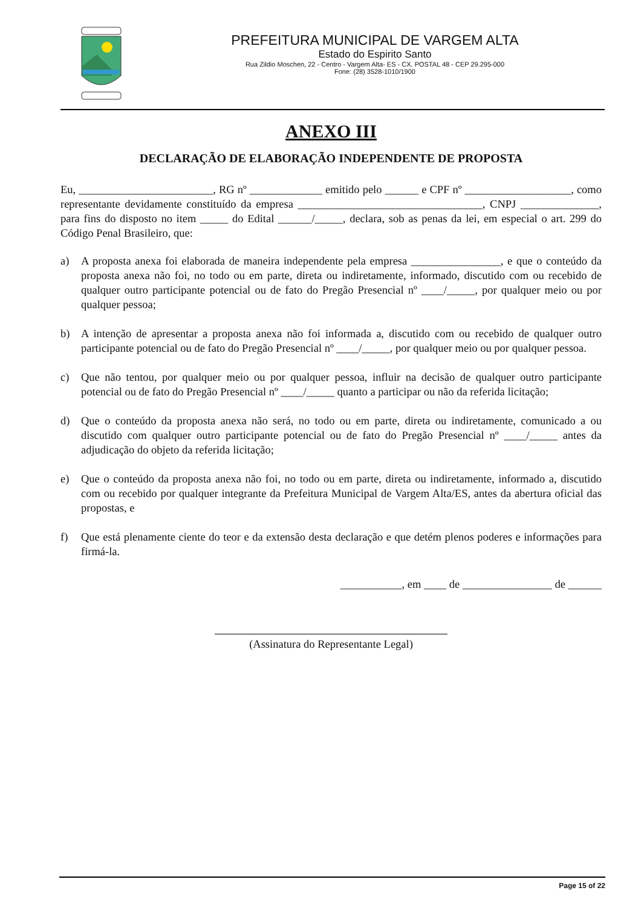PREFEITURA MUNICIPAL DE VARGEM ALTA
Estado do Espirito Santo
Rua Zildio Moschen, 22 - Centro - Vargem Alta- ES - CX. POSTAL 48 - CEP 29.295-000
Fone: (28) 3528-1010/1900
ANEXO III
DECLARAÇÃO DE ELABORAÇÃO INDEPENDENTE DE PROPOSTA
Eu, ________________________, RG nº _____________ emitido pelo ______ e CPF nº ___________________, como representante devidamente constituído da empresa _________________________________, CNPJ ______________, para fins do disposto no item _____ do Edital ______/_____, declara, sob as penas da lei, em especial o art. 299 do Código Penal Brasileiro, que:
a) A proposta anexa foi elaborada de maneira independente pela empresa ________________, e que o conteúdo da proposta anexa não foi, no todo ou em parte, direta ou indiretamente, informado, discutido com ou recebido de qualquer outro participante potencial ou de fato do Pregão Presencial nº ____/_____, por qualquer meio ou por qualquer pessoa;
b) A intenção de apresentar a proposta anexa não foi informada a, discutido com ou recebido de qualquer outro participante potencial ou de fato do Pregão Presencial nº ____/_____, por qualquer meio ou por qualquer pessoa.
c) Que não tentou, por qualquer meio ou por qualquer pessoa, influir na decisão de qualquer outro participante potencial ou de fato do Pregão Presencial nº ____/_____ quanto a participar ou não da referida licitação;
d) Que o conteúdo da proposta anexa não será, no todo ou em parte, direta ou indiretamente, comunicado a ou discutido com qualquer outro participante potencial ou de fato do Pregão Presencial nº ____/_____ antes da adjudicação do objeto da referida licitação;
e) Que o conteúdo da proposta anexa não foi, no todo ou em parte, direta ou indiretamente, informado a, discutido com ou recebido por qualquer integrante da Prefeitura Municipal de Vargem Alta/ES, antes da abertura oficial das propostas, e
f) Que está plenamente ciente do teor e da extensão desta declaração e que detém plenos poderes e informações para firmá-la.
___________, em ____ de ________________ de ______
(Assinatura do Representante Legal)
Page 15 of 22